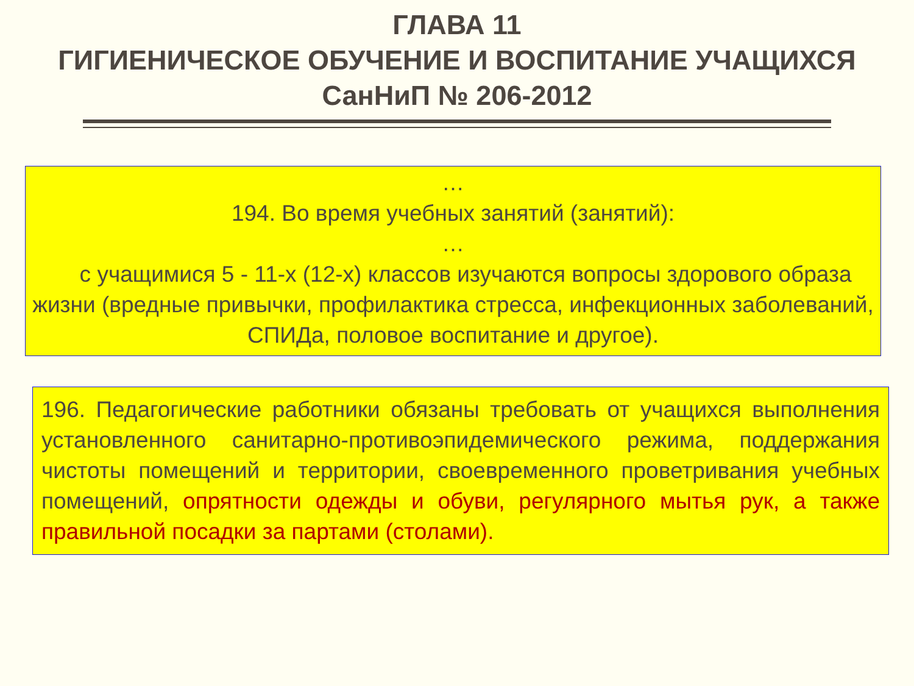ГЛАВА 11
ГИГИЕНИЧЕСКОЕ ОБУЧЕНИЕ И ВОСПИТАНИЕ УЧАЩИХСЯ
СанНиП № 206-2012
…
194. Во время учебных занятий (занятий):
…
с учащимися 5 - 11-х (12-х) классов изучаются вопросы здорового образа жизни (вредные привычки, профилактика стресса, инфекционных заболеваний, СПИДа, половое воспитание и другое).
196. Педагогические работники обязаны требовать от учащихся выполнения установленного санитарно-противоэпидемического режима, поддержания чистоты помещений и территории, своевременного проветривания учебных помещений, опрятности одежды и обуви, регулярного мытья рук, а также правильной посадки за партами (столами).